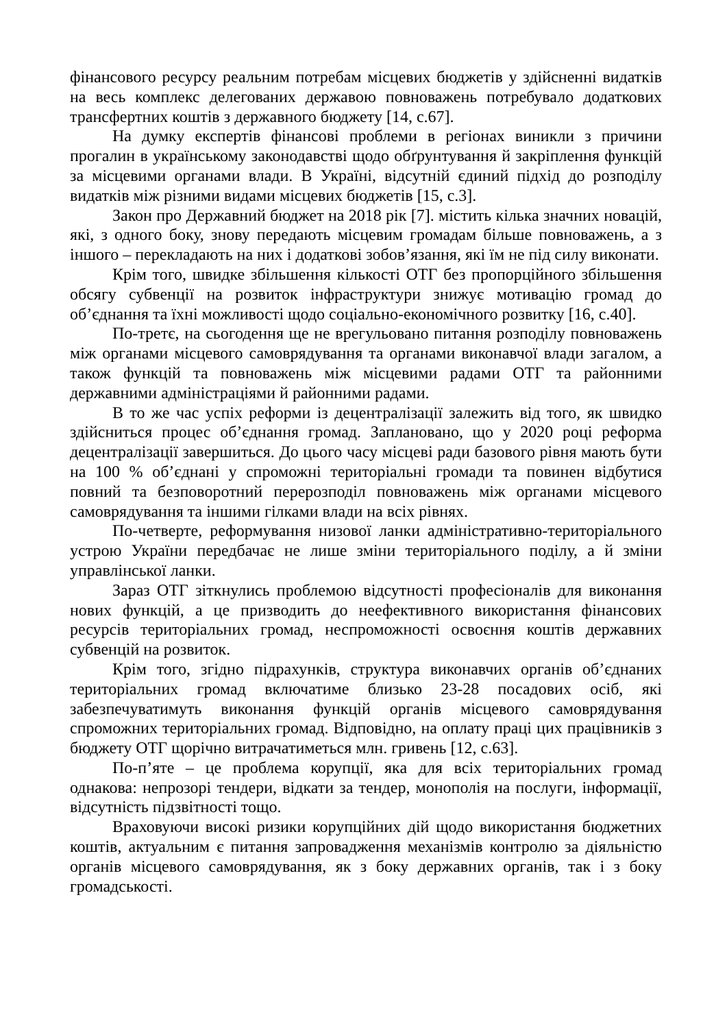фінансового ресурсу реальним потребам місцевих бюджетів у здійсненні видатків на весь комплекс делегованих державою повноважень потребувало додаткових трансфертних коштів з державного бюджету [14, с.67].
На думку експертів фінансові проблеми в регіонах виникли з причини прогалин в українському законодавстві щодо обґрунтування й закріплення функцій за місцевими органами влади. В Україні, відсутній єдиний підхід до розподілу видатків між різними видами місцевих бюджетів [15, с.3].
Закон про Державний бюджет на 2018 рік [7]. містить кілька значних новацій, які, з одного боку, знову передають місцевим громадам більше повноважень, а з іншого – перекладають на них і додаткові зобов’язання, які їм не під силу виконати.
Крім того, швидке збільшення кількості ОТГ без пропорційного збільшення обсягу субвенції на розвиток інфраструктури знижує мотивацію громад до об’єднання та їхні можливості щодо соціально-економічного розвитку [16, с.40].
По-третє, на сьогодення ще не врегульовано питання розподілу повноважень між органами місцевого самоврядування та органами виконавчої влади загалом, а також функцій та повноважень між місцевими радами ОТГ та районними державними адміністраціями й районними радами.
В то же час успіх реформи із децентралізації залежить від того, як швидко здійсниться процес об’єднання громад. Заплановано, що у 2020 році реформа децентралізації завершиться. До цього часу місцеві ради базового рівня мають бути на 100 % об’єднані у спроможні територіальні громади та повинен відбутися повний та безповоротний перерозподіл повноважень між органами місцевого самоврядування та іншими гілками влади на всіх рівнях.
По-четверте, реформування низової ланки адміністративно-територіального устрою України передбачає не лише зміни територіального поділу, а й зміни управлінської ланки.
Зараз ОТГ зіткнулись проблемою відсутності професіоналів для виконання нових функцій, а це призводить до неефективного використання фінансових ресурсів територіальних громад, неспроможності освоєння коштів державних субвенцій на розвиток.
Крім того, згідно підрахунків, структура виконавчих органів об’єднаних територіальних громад включатиме близько 23-28 посадових осіб, які забезпечуватимуть виконання функцій органів місцевого самоврядування спроможних територіальних громад. Відповідно, на оплату праці цих працівників з бюджету ОТГ щорічно витрачатиметься млн. гривень [12, с.63].
По-п’яте – це проблема корупції, яка для всіх територіальних громад однакова: непрозорі тендери, відкати за тендер, монополія на послуги, інформації, відсутність підзвітності тощо.
Враховуючи високі ризики корупційних дій щодо використання бюджетних коштів, актуальним є питання запровадження механізмів контролю за діяльністю органів місцевого самоврядування, як з боку державних органів, так і з боку громадськості.